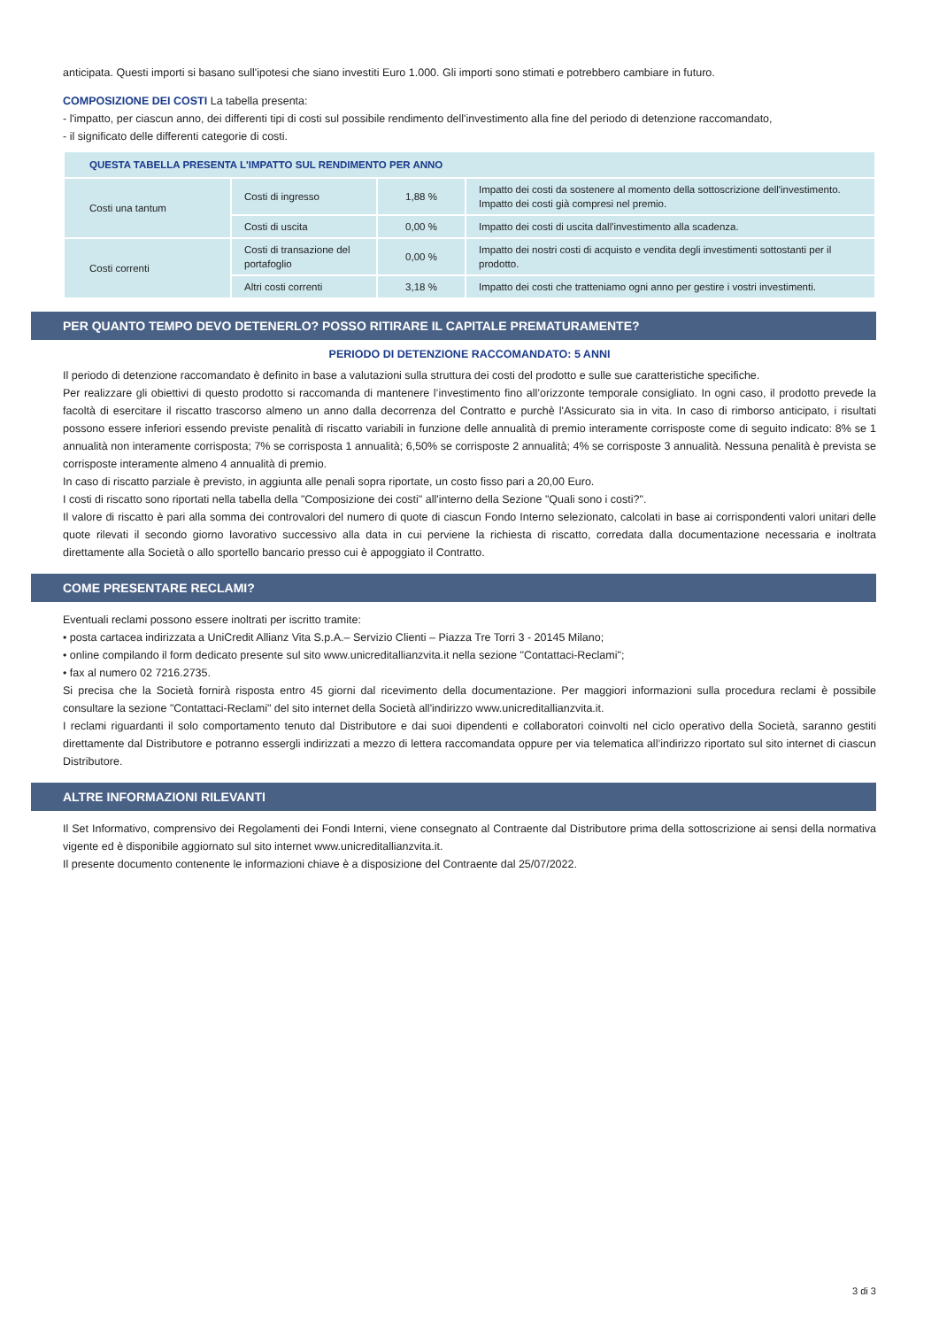anticipata. Questi importi si basano sull'ipotesi che siano investiti Euro 1.000. Gli importi sono stimati e potrebbero cambiare in futuro.
COMPOSIZIONE DEI COSTI La tabella presenta:
- l'impatto, per ciascun anno, dei differenti tipi di costi sul possibile rendimento dell'investimento alla fine del periodo di detenzione raccomandato,
- il significato delle differenti categorie di costi.
| QUESTA TABELLA PRESENTA L'IMPATTO SUL RENDIMENTO PER ANNO | | | |
| --- | --- | --- | --- |
| Costi una tantum | Costi di ingresso | 1,88 % | Impatto dei costi da sostenere al momento della sottoscrizione dell'investimento. Impatto dei costi già compresi nel premio. |
| | Costi di uscita | 0,00 % | Impatto dei costi di uscita dall'investimento alla scadenza. |
| Costi correnti | Costi di transazione del portafoglio | 0,00 % | Impatto dei nostri costi di acquisto e vendita degli investimenti sottostanti per il prodotto. |
| | Altri costi correnti | 3,18 % | Impatto dei costi che tratteniamo ogni anno per gestire i vostri investimenti. |
PER QUANTO TEMPO DEVO DETENERLO? POSSO RITIRARE IL CAPITALE PREMATURAMENTE?
PERIODO DI DETENZIONE RACCOMANDATO: 5 ANNI
Il periodo di detenzione raccomandato è definito in base a valutazioni sulla struttura dei costi del prodotto e sulle sue caratteristiche specifiche.
Per realizzare gli obiettivi di questo prodotto si raccomanda di mantenere l’investimento fino all’orizzonte temporale consigliato. In ogni caso, il prodotto prevede la facoltà di esercitare il riscatto trascorso almeno un anno dalla decorrenza del Contratto e purchè l'Assicurato sia in vita. In caso di rimborso anticipato, i risultati possono essere inferiori essendo previste penalità di riscatto variabili in funzione delle annualità di premio interamente corrisposte come di seguito indicato: 8% se 1 annualità non interamente corrisposta; 7% se corrisposta 1 annualità; 6,50% se corrisposte 2 annualità; 4% se corrisposte 3 annualità. Nessuna penalità è prevista se corrisposte interamente almeno 4 annualità di premio.
In caso di riscatto parziale è previsto, in aggiunta alle penali sopra riportate, un costo fisso pari a 20,00 Euro.
I costi di riscatto sono riportati nella tabella della "Composizione dei costi" all'interno della Sezione "Quali sono i costi?".
Il valore di riscatto è pari alla somma dei controvalori del numero di quote di ciascun Fondo Interno selezionato, calcolati in base ai corrispondenti valori unitari delle quote rilevati il secondo giorno lavorativo successivo alla data in cui perviene la richiesta di riscatto, corredata dalla documentazione necessaria e inoltrata direttamente alla Società o allo sportello bancario presso cui è appoggiato il Contratto.
COME PRESENTARE RECLAMI?
Eventuali reclami possono essere inoltrati per iscritto tramite:
• posta cartacea indirizzata a UniCredit Allianz Vita S.p.A.– Servizio Clienti – Piazza Tre Torri 3 - 20145 Milano;
• online compilando il form dedicato presente sul sito www.unicreditallianzvita.it nella sezione "Contattaci-Reclami";
• fax al numero 02 7216.2735.
Si precisa che la Società fornirà risposta entro 45 giorni dal ricevimento della documentazione. Per maggiori informazioni sulla procedura reclami è possibile consultare la sezione "Contattaci-Reclami" del sito internet della Società all'indirizzo www.unicreditallianzvita.it.
I reclami riguardanti il solo comportamento tenuto dal Distributore e dai suoi dipendenti e collaboratori coinvolti nel ciclo operativo della Società, saranno gestiti direttamente dal Distributore e potranno essergli indirizzati a mezzo di lettera raccomandata oppure per via telematica all’indirizzo riportato sul sito internet di ciascun Distributore.
ALTRE INFORMAZIONI RILEVANTI
Il Set Informativo, comprensivo dei Regolamenti dei Fondi Interni, viene consegnato al Contraente dal Distributore prima della sottoscrizione ai sensi della normativa vigente ed è disponibile aggiornato sul sito internet www.unicreditallianzvita.it.
Il presente documento contenente le informazioni chiave è a disposizione del Contraente dal 25/07/2022.
3 di 3